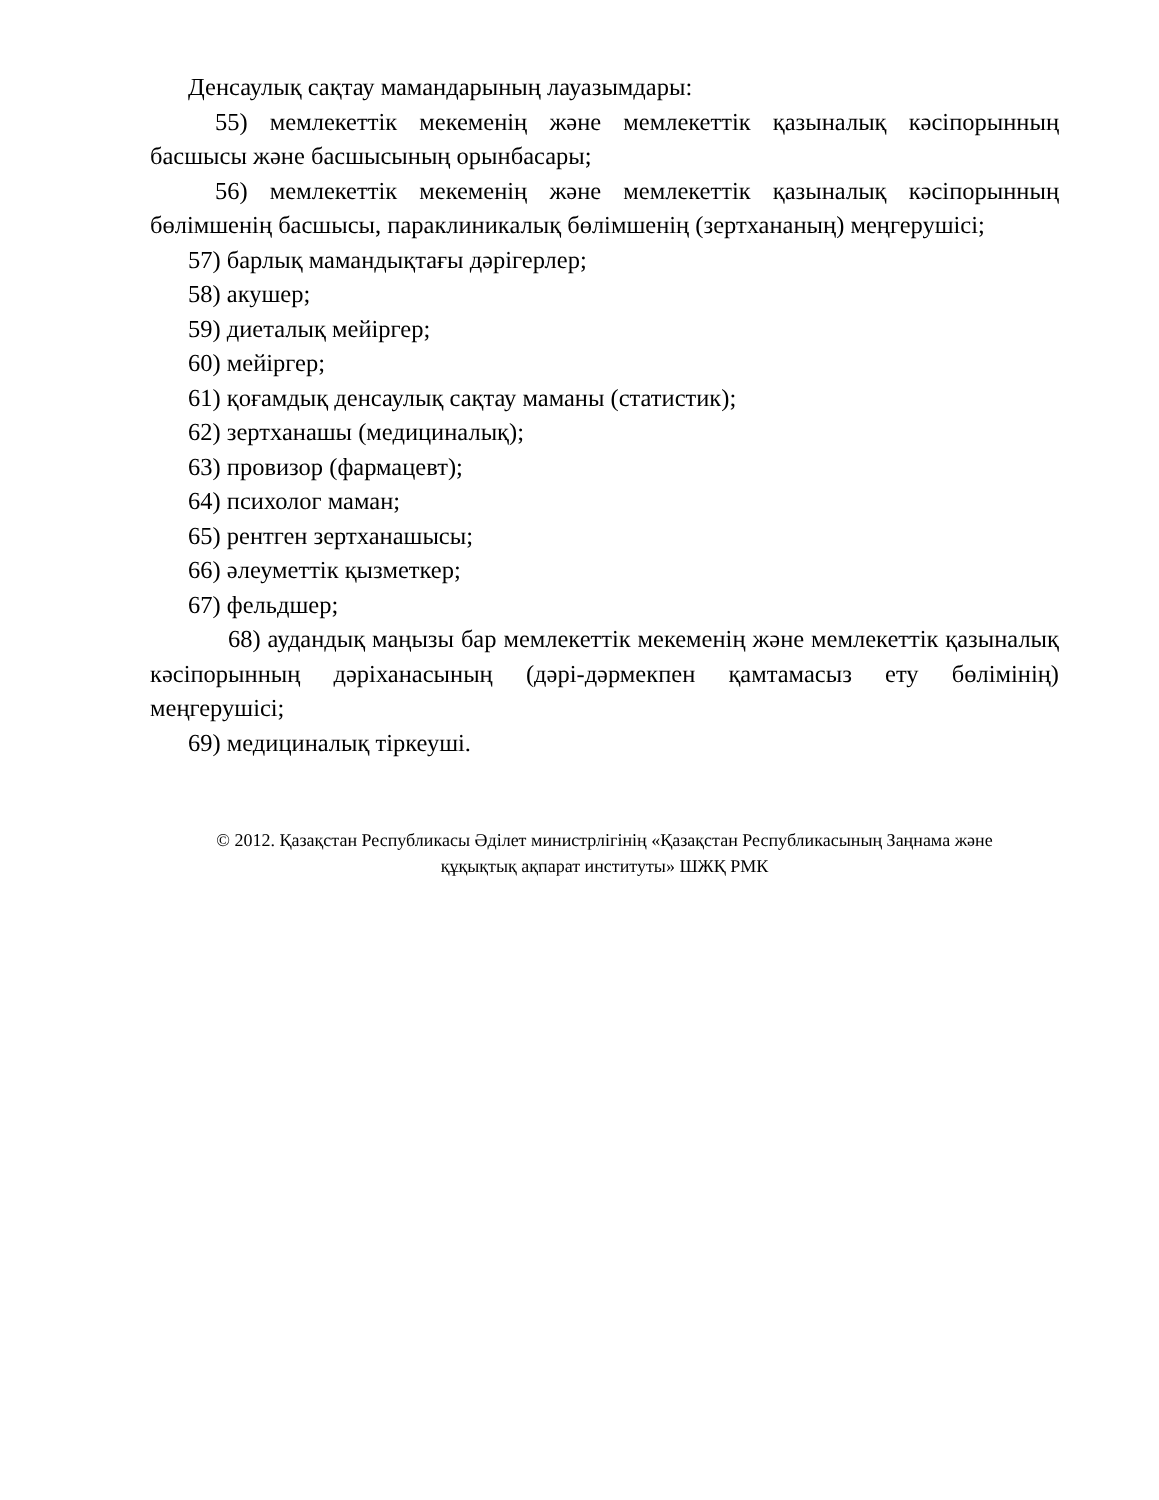Денсаулық сақтау мамандарының лауазымдары:
55) мемлекеттік мекеменің және мемлекеттік қазыналық кәсіпорынның басшысы және басшысының орынбасары;
56) мемлекеттік мекеменің және мемлекеттік қазыналық кәсіпорынның бөлімшенің басшысы, параклиникалық бөлімшенің (зертхананың) меңгерушісі;
57) барлық мамандықтағы дәрігерлер;
58) акушер;
59) диеталық мейіргер;
60) мейіргер;
61) қоғамдық денсаулық сақтау маманы (статистик);
62) зертханашы (медициналық);
63) провизор (фармацевт);
64) психолог маман;
65) рентген зертханашысы;
66) әлеуметтік қызметкер;
67) фельдшер;
68) аудандық маңызы бар мемлекеттік мекеменің және мемлекеттік қазыналық кәсіпорынның дәріханасының (дәрі-дәрмекпен қамтамасыз ету бөлімінің) меңгерушісі;
69) медициналық тіркеуші.
© 2012. Қазақстан Республикасы Әділет министрлігінің «Қазақстан Республикасының Заңнама және
құқықтық ақпарат институты» ШЖҚ РМК